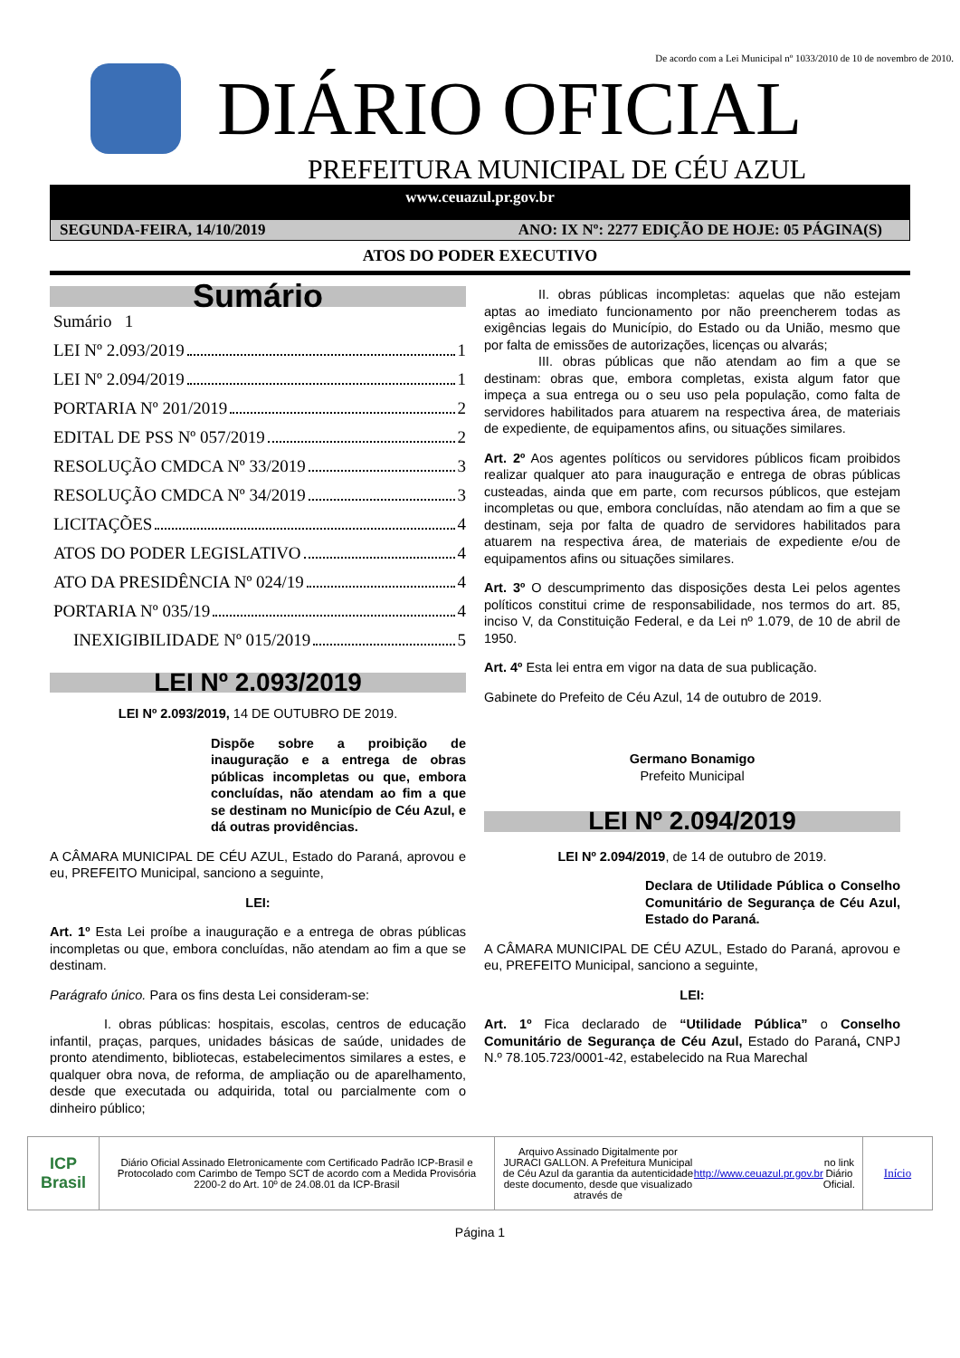De acordo com a Lei Municipal nº 1033/2010 de 10 de novembro de 2010.
DIÁRIO OFICIAL
PREFEITURA MUNICIPAL DE CÉU AZUL
www.ceuazul.pr.gov.br
SEGUNDA-FEIRA, 14/10/2019 ANO: IX Nº: 2277 EDIÇÃO DE HOJE: 05 PÁGINA(S)
ATOS DO PODER EXECUTIVO
Sumário
Sumário 1
LEI Nº 2.093/2019 1
LEI Nº 2.094/2019 1
PORTARIA Nº 201/2019 2
EDITAL DE PSS Nº 057/2019 2
RESOLUÇÃO CMDCA Nº 33/2019 3
RESOLUÇÃO CMDCA Nº 34/2019 3
LICITAÇÕES 4
ATOS DO PODER LEGISLATIVO 4
ATO DA PRESIDÊNCIA Nº 024/19 4
PORTARIA Nº 035/19 4
INEXIGIBILIDADE Nº 015/2019 5
LEI Nº 2.093/2019
LEI Nº 2.093/2019, 14 DE OUTUBRO DE 2019.
Dispõe sobre a proibição de inauguração e a entrega de obras públicas incompletas ou que, embora concluídas, não atendam ao fim a que se destinam no Município de Céu Azul, e dá outras providências.
A CÂMARA MUNICIPAL DE CÉU AZUL, Estado do Paraná, aprovou e eu, PREFEITO Municipal, sanciono a seguinte,
LEI:
Art. 1º Esta Lei proíbe a inauguração e a entrega de obras públicas incompletas ou que, embora concluídas, não atendam ao fim a que se destinam.
Parágrafo único. Para os fins desta Lei consideram-se:
I. obras públicas: hospitais, escolas, centros de educação infantil, praças, parques, unidades básicas de saúde, unidades de pronto atendimento, bibliotecas, estabelecimentos similares a estes, e qualquer obra nova, de reforma, de ampliação ou de aparelhamento, desde que executada ou adquirida, total ou parcialmente com o dinheiro público;
II. obras públicas incompletas: aquelas que não estejam aptas ao imediato funcionamento por não preencherem todas as exigências legais do Município, do Estado ou da União, mesmo que por falta de emissões de autorizações, licenças ou alvarás;
III. obras públicas que não atendam ao fim a que se destinam: obras que, embora completas, exista algum fator que impeça a sua entrega ou o seu uso pela população, como falta de servidores habilitados para atuarem na respectiva área, de materiais de expediente, de equipamentos afins, ou situações similares.
Art. 2º Aos agentes políticos ou servidores públicos ficam proibidos realizar qualquer ato para inauguração e entrega de obras públicas custeadas, ainda que em parte, com recursos públicos, que estejam incompletas ou que, embora concluídas, não atendam ao fim a que se destinam, seja por falta de quadro de servidores habilitados para atuarem na respectiva área, de materiais de expediente e/ou de equipamentos afins ou situações similares.
Art. 3º O descumprimento das disposições desta Lei pelos agentes políticos constitui crime de responsabilidade, nos termos do art. 85, inciso V, da Constituição Federal, e da Lei nº 1.079, de 10 de abril de 1950.
Art. 4º Esta lei entra em vigor na data de sua publicação.
Gabinete do Prefeito de Céu Azul, 14 de outubro de 2019.
Germano Bonamigo
Prefeito Municipal
LEI Nº 2.094/2019
LEI Nº 2.094/2019, de 14 de outubro de 2019.
Declara de Utilidade Pública o Conselho Comunitário de Segurança de Céu Azul, Estado do Paraná.
A CÂMARA MUNICIPAL DE CÉU AZUL, Estado do Paraná, aprovou e eu, PREFEITO Municipal, sanciono a seguinte,
LEI:
Art. 1º Fica declarado de “Utilidade Pública” o Conselho Comunitário de Segurança de Céu Azul, Estado do Paraná, CNPJ N.º 78.105.723/0001-42, estabelecido na Rua Marechal
ICP Brasil
Diário Oficial Assinado Eletronicamente com Certificado Padrão ICP-Brasil e Protocolado com Carimbo de Tempo SCT de acordo com a Medida Provisória 2200-2 do Art. 10º de 24.08.01 da ICP-Brasil
Arquivo Assinado Digitalmente por JURACI GALLON. A Prefeitura Municipal de Céu Azul da garantia da autenticidade deste documento, desde que visualizado através de http://www.ceuazul.pr.gov.br no link Diário Oficial.
Início
Página 1